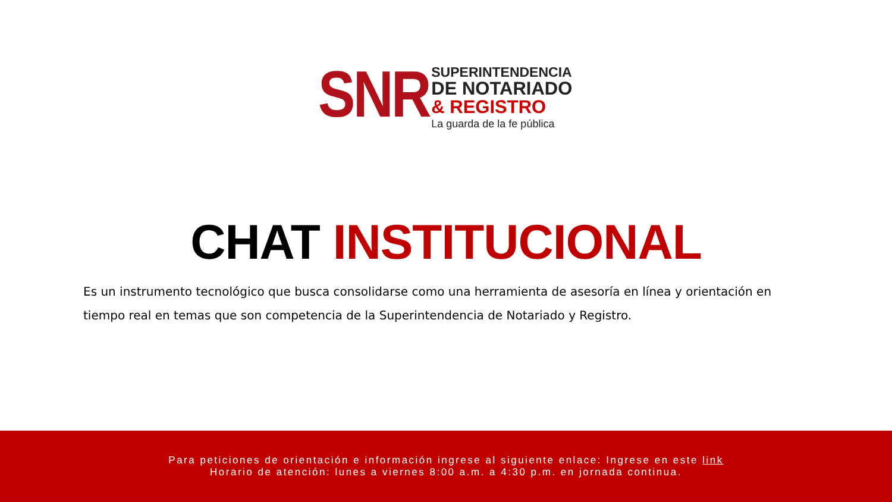SNR
SUPERINTENDENCIA
DE NOTARIADO
& REGISTRO
La guarda de la fe pública
CHAT INSTITUCIONAL
Es un instrumento tecnológico que busca consolidarse como una herramienta de asesoría en línea y orientación en tiempo real en temas que son competencia de la Superintendencia de Notariado y Registro.
Para peticiones de orientación e información ingrese al siguiente enlace: Ingrese en este link
Horario de atención: lunes a viernes 8:00 a.m. a 4:30 p.m. en jornada continua.